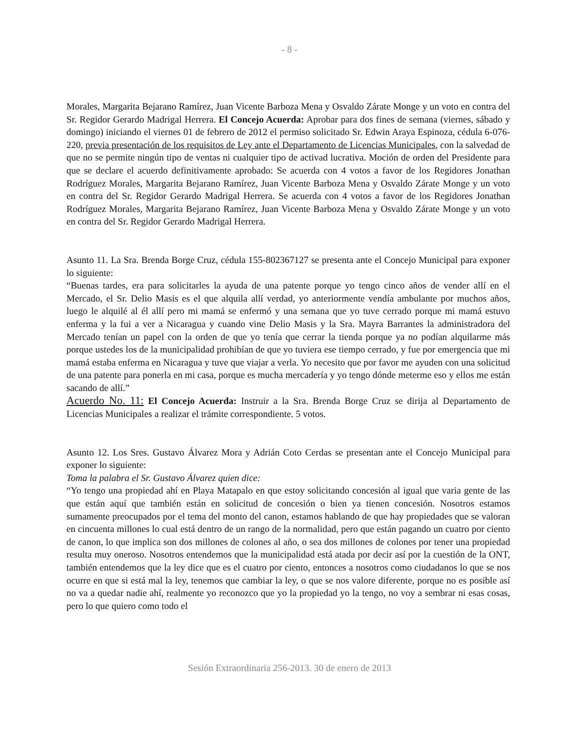- 8 -
Morales, Margarita Bejarano Ramírez, Juan Vicente Barboza Mena y Osvaldo Zárate Monge y un voto en contra del Sr. Regidor Gerardo Madrigal Herrera. El Concejo Acuerda: Aprobar para dos fines de semana (viernes, sábado y domingo) iniciando el viernes 01 de febrero de 2012 el permiso solicitado Sr. Edwin Araya Espinoza, cédula 6-076-220, previa presentación de los requisitos de Ley ante el Departamento de Licencias Municipales, con la salvedad de que no se permite ningún tipo de ventas ni cualquier tipo de activad lucrativa. Moción de orden del Presidente para que se declare el acuerdo definitivamente aprobado: Se acuerda con 4 votos a favor de los Regidores Jonathan Rodríguez Morales, Margarita Bejarano Ramírez, Juan Vicente Barboza Mena y Osvaldo Zárate Monge y un voto en contra del Sr. Regidor Gerardo Madrigal Herrera. Se acuerda con 4 votos a favor de los Regidores Jonathan Rodríguez Morales, Margarita Bejarano Ramírez, Juan Vicente Barboza Mena y Osvaldo Zárate Monge y un voto en contra del Sr. Regidor Gerardo Madrigal Herrera.
Asunto 11. La Sra. Brenda Borge Cruz, cédula 155-802367127 se presenta ante el Concejo Municipal para exponer lo siguiente:
“Buenas tardes, era para solicitarles la ayuda de una patente porque yo tengo cinco años de vender allí en el Mercado, el Sr. Delio Masis es el que alquila allí verdad, yo anteriormente vendía ambulante por muchos años, luego le alquilé al él allí pero mi mamá se enfermó y una semana que yo tuve cerrado porque mi mamá estuvo enferma y la fui a ver a Nicaragua y cuando vine Delio Masis y la Sra. Mayra Barrantes la administradora del Mercado tenían un papel con la orden de que yo tenía que cerrar la tienda porque ya no podían alquilarme más porque ustedes los de la municipalidad prohibían de que yo tuviera ese tiempo cerrado, y fue por emergencia que mi mamá estaba enferma en Nicaragua y tuve que viajar a verla. Yo necesito que por favor me ayuden con una solicitud de una patente para ponerla en mi casa, porque es mucha mercadería y yo tengo dónde meterme eso y ellos me están sacando de allí.”
Acuerdo No. 11: El Concejo Acuerda: Instruir a la Sra. Brenda Borge Cruz se dirija al Departamento de Licencias Municipales a realizar el trámite correspondiente. 5 votos.
Asunto 12. Los Sres. Gustavo Álvarez Mora y Adrián Coto Cerdas se presentan ante el Concejo Municipal para exponer lo siguiente:
Toma la palabra el Sr. Gustavo Álvarez quien dice:
“Yo tengo una propiedad ahí en Playa Matapalo en que estoy solicitando concesión al igual que varia gente de las que están aquí que también están en solicitud de concesión o bien ya tienen concesión. Nosotros estamos sumamente preocupados por el tema del monto del canon, estamos hablando de que hay propiedades que se valoran en cincuenta millones lo cual está dentro de un rango de la normalidad, pero que están pagando un cuatro por ciento de canon, lo que implica son dos millones de colones al año, o sea dos millones de colones por tener una propiedad resulta muy oneroso. Nosotros entendemos que la municipalidad está atada por decir así por la cuestión de la ONT, también entendemos que la ley dice que es el cuatro por ciento, entonces a nosotros como ciudadanos lo que se nos ocurre en que si está mal la ley, tenemos que cambiar la ley, o que se nos valore diferente, porque no es posible así no va a quedar nadie ahí, realmente yo reconozco que yo la propiedad yo la tengo, no voy a sembrar ni esas cosas, pero lo que quiero como todo el
Sesión Extraordinaria 256-2013. 30 de enero de 2013